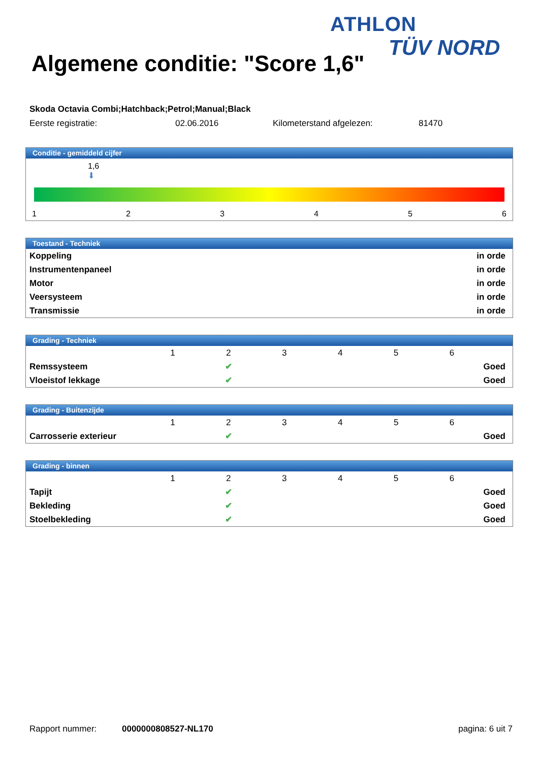ATHLON
TÜV NORD
Algemene conditie: "Score 1,6"
Skoda Octavia Combi;Hatchback;Petrol;Manual;Black
Eerste registratie: 02.06.2016 Kilometerstand afgelezen: 81470
Conditie - gemiddeld cijfer
1,6
⬇
123456
Toestand - Techniek
| Koppeling | in orde |
| Instrumentenpaneel | in orde |
| Motor | in orde |
| Veersysteem | in orde |
| Transmissie | in orde |
Grading - Techniek
| | 1 | 2 | 3 | 4 | 5 | 6 | |
| Remssysteem | | ✔ | | | | | Goed |
| Vloeistof lekkage | | ✔ | | | | | Goed |
Grading - Buitenzijde
| | 1 | 2 | 3 | 4 | 5 | 6 | |
| Carrosserie exterieur | | ✔ | | | | | Goed |
Grading - binnen
| | 1 | 2 | 3 | 4 | 5 | 6 | |
| Tapijt | | ✔ | | | | | Goed |
| Bekleding | | ✔ | | | | | Goed |
| Stoelbekleding | | ✔ | | | | | Goed |
Rapport nummer: 0000000808527-NL170 pagina: 6 uit 7